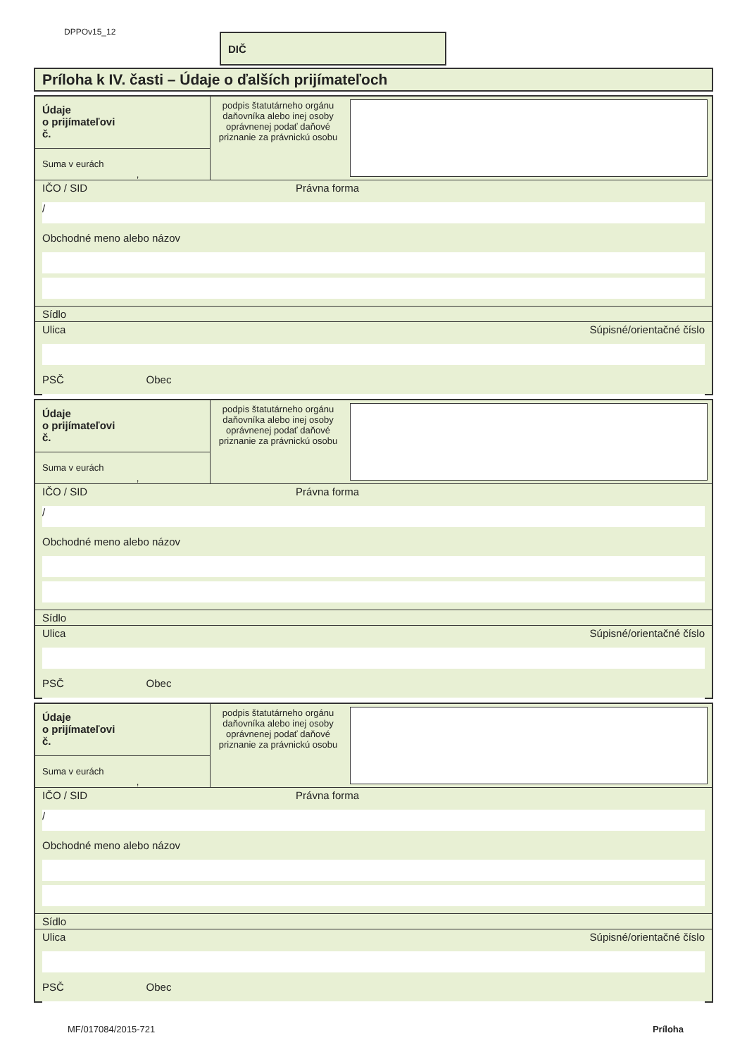DPPOv15_12 DIČ
Príloha k IV. časti – Údaje o ďalších prijímateľoch
Údaje
o prijímateľovi
č.
Suma v eurách ,
podpis štatutárneho orgánu daňovníka alebo inej osoby oprávnenej podať daňové priznanie za právnickú osobu
IČO / SID Právna forma
/
Obchodné meno alebo názov
Sídlo
Ulica Súpisné/orientačné číslo
PSČ Obec
Údaje
o prijímateľovi
č.
Suma v eurách ,
podpis štatutárneho orgánu daňovníka alebo inej osoby oprávnenej podať daňové priznanie za právnickú osobu
IČO / SID Právna forma
/
Obchodné meno alebo názov
Sídlo
Ulica Súpisné/orientačné číslo
PSČ Obec
Údaje
o prijímateľovi
č.
Suma v eurách ,
podpis štatutárneho orgánu daňovníka alebo inej osoby oprávnenej podať daňové priznanie za právnickú osobu
IČO / SID Právna forma
/
Obchodné meno alebo názov
Sídlo
Ulica Súpisné/orientačné číslo
PSČ Obec
MF/017084/2015-721 Príloha